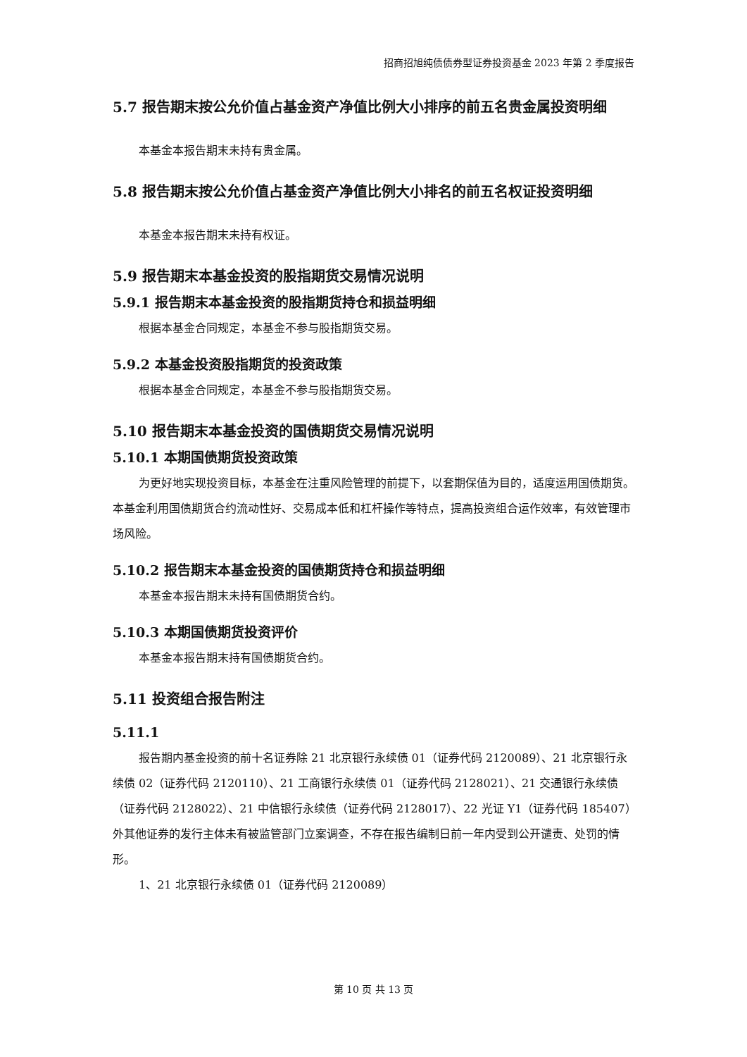招商招旭纯债债券型证券投资基金 2023 年第 2 季度报告
5.7 报告期末按公允价值占基金资产净值比例大小排序的前五名贵金属投资明细
本基金本报告期末未持有贵金属。
5.8 报告期末按公允价值占基金资产净值比例大小排名的前五名权证投资明细
本基金本报告期末未持有权证。
5.9 报告期末本基金投资的股指期货交易情况说明
5.9.1 报告期末本基金投资的股指期货持仓和损益明细
根据本基金合同规定，本基金不参与股指期货交易。
5.9.2 本基金投资股指期货的投资政策
根据本基金合同规定，本基金不参与股指期货交易。
5.10 报告期末本基金投资的国债期货交易情况说明
5.10.1 本期国债期货投资政策
为更好地实现投资目标，本基金在注重风险管理的前提下，以套期保值为目的，适度运用国债期货。本基金利用国债期货合约流动性好、交易成本低和杠杆操作等特点，提高投资组合运作效率，有效管理市场风险。
5.10.2 报告期末本基金投资的国债期货持仓和损益明细
本基金本报告期末未持有国债期货合约。
5.10.3 本期国债期货投资评价
本基金本报告期末持有国债期货合约。
5.11 投资组合报告附注
5.11.1
报告期内基金投资的前十名证券除 21 北京银行永续债 01（证券代码 2120089）、21 北京银行永续债 02（证券代码 2120110）、21 工商银行永续债 01（证券代码 2128021）、21 交通银行永续债（证券代码 2128022）、21 中信银行永续债（证券代码 2128017）、22 光证 Y1（证券代码 185407）外其他证券的发行主体未有被监管部门立案调查，不存在报告编制日前一年内受到公开谴责、处罚的情形。
1、21 北京银行永续债 01（证券代码 2120089）
第 10 页 共 13 页